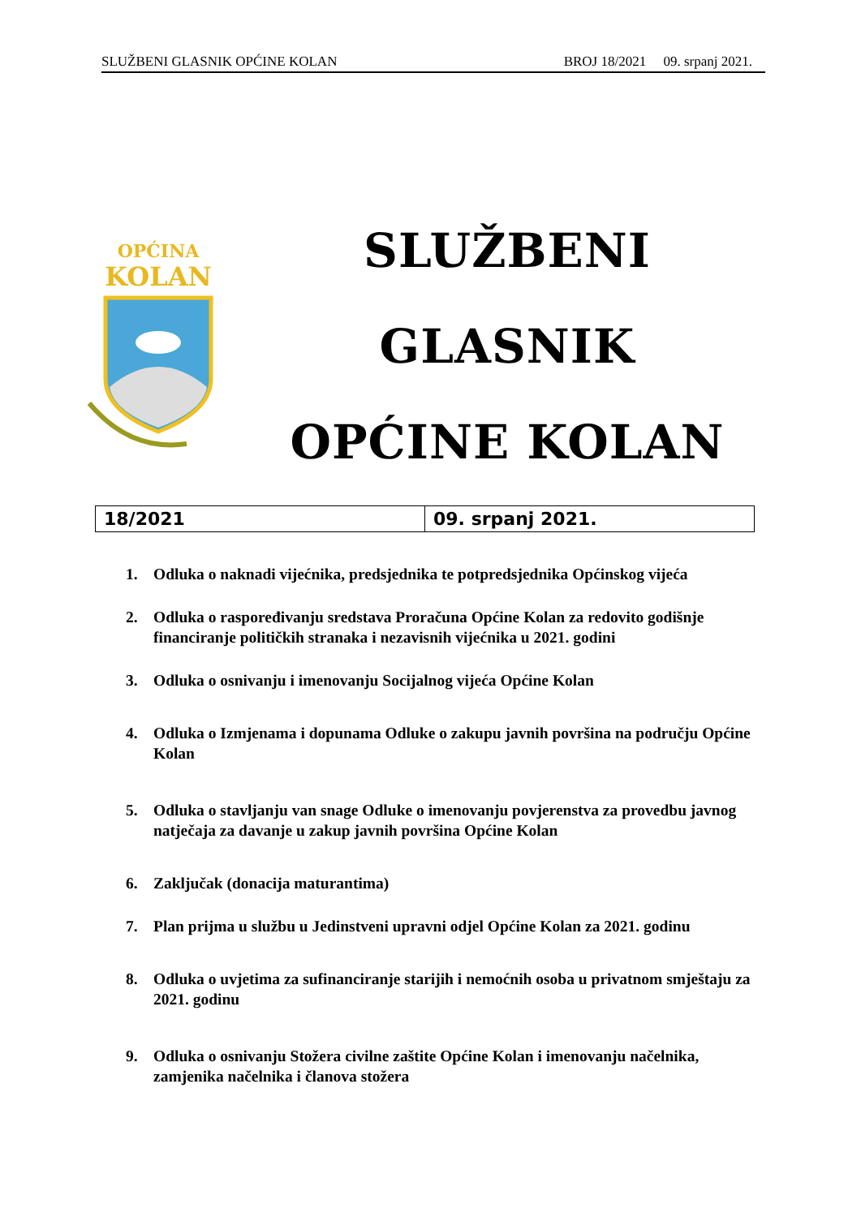SLUŽBENI GLASNIK OPĆINE KOLAN BROJ 18/2021 09. srpanj 2021.
OPĆINA
KOLAN
SLUŽBENI GLASNIK
OPĆINE KOLAN
| 18/2021 | 09. srpanj 2021. |
1. Odluka o naknadi vijećnika, predsjednika te potpredsjednika Općinskog vijeća
2. Odluka o raspoređivanju sredstava Proračuna Općine Kolan za redovito godišnje financiranje političkih stranaka i nezavisnih vijećnika u 2021. godini
3. Odluka o osnivanju i imenovanju Socijalnog vijeća Općine Kolan
4. Odluka o Izmjenama i dopunama Odluke o zakupu javnih površina na području Općine Kolan
5. Odluka o stavljanju van snage Odluke o imenovanju povjerenstva za provedbu javnog natječaja za davanje u zakup javnih površina Općine Kolan
6. Zaključak (donacija maturantima)
7. Plan prijma u službu u Jedinstveni upravni odjel Općine Kolan za 2021. godinu
8. Odluka o uvjetima za sufinanciranje starijih i nemoćnih osoba u privatnom smještaju za 2021. godinu
9. Odluka o osnivanju Stožera civilne zaštite Općine Kolan i imenovanju načelnika, zamjenika načelnika i članova stožera